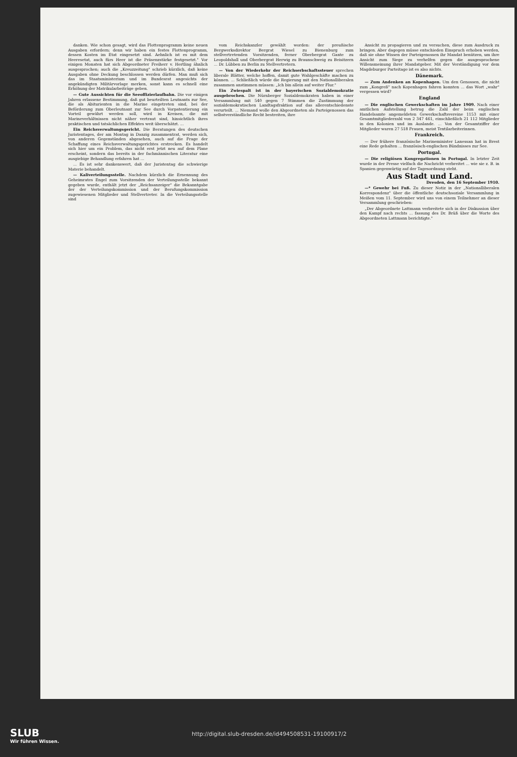danken. Wie schon gesagt, wird das Flottenprogramm keine neuen Ausgaben erfordern; denn wir haben ein festes Flottenprogramm, dessen Kosten im Etat eingesetzt sind. Aehnlich ist es mit dem Heeresetat, auch fürs Heer ist die Präsenzstärke festgesetzt." Vor einigen Monaten hat sich Abgeordneter Freiherr v. Hertling ähnlich ausgesprochen; auch die „Kreuzzeitung" schrieb kürzlich, daß keine Ausgaben ohne Deckung beschlossen werden dürfen. Man muß sich das im Staatsministerium und im Bundesrat angesichts der angekündigten Militärvorlage merken, sonst kann es schnell eine Erhöhung der Matrikularbeiträge geben.
— Gute Aussichten für die Seeoffizierlaufbahn. Die vor einigen Jahren erlassene Bestimmung, daß gut beurteilten Leutnants zur See, die als Abiturienten in die Marine eingetreten sind, bei der Beförderung zum Oberleutnant zur See durch Vorpatentierung ein Vorteil gewährt werden soll, wird in Kreisen, die mit Marineverhältnissen nicht näher vertraut sind, hinsichtlich ihres praktischen und tatsächlichen Effektes weit überschätzt. ...
Ein Reichsverwaltungsgericht. Die Beratungen des deutschen Juristentages, der am Montag in Danzig zusammentrat, werden sich, von anderen Gegenständen abgesehen, auch auf die Frage der Schaffung eines Reichsverwaltungsgerichtes erstrecken. Es handelt sich hier um ein Problem, das nicht erst jetzt neu auf dem Plane erscheint, sondern das bereits in der fachmännischen Literatur eine ausgiebige Behandlung erfahren hat ...
... Es ist sehr dankenswert, daß der Juristentag die schwierige Materie behandelt.
— Kaliverteilungsstelle. Nachdem kürzlich die Ernennung des Geheimrates Engel zum Vorsitzenden der Verteilungsstelle bekannt gegeben wurde, enthält jetzt der „Reichsanzeiger" die Bekanntgabe der der Verteilungskommission und der Berufungskommission zugewiesenen Mitglieder und Stellvertreter. In die Verteilungsstelle sind
vom Reichskanzler gewählt worden: der preußische Bergwerksdirektor Bergrat Wiesel zu Bienenburg zum stellvertretenden Vorsitzenden, ferner Oberbergrat Gante zu Leopoldshall und Oberbergrat Herwig zu Braunschweig zu Beisitzern ... Dr. Lübben zu Berlin zu Stellvertretern.
— Von der Wiederkehr der Reichserbschaftssteuer sprechen liberale Blätter, welche hoffen, damit gute Wahlgeschäfte machen zu können. ... Schließlich würde die Regierung mit den Nationalliberalen zusammen anstimmen müssen: „Ich bin allein auf weiter Flur."
Ein Zwiespalt ist in der bayerischen Sozialdemokratie ausgebrochen. Die Nürnberger Sozialdemokraten haben in einer Versammlung mit 540 gegen 7 Stimmen die Zustimmung der sozialdemokratischen Landtagsfraktion auf das allerentschiedenste verurteilt. ... Niemand wolle den Abgeordneten als Parteigenossen das selbstverständliche Recht bestreiten, ihre
Ansicht zu propagieren und zu versuchen, diese zum Ausdruck zu bringen. Aber dagegen müsse entschieden Einspruch erhoben werden, daß sie ohne Wissen der Parteigenossen ihr Mandat benützen, um ihre Ansicht zum Siege zu verhelfen gegen die ausgesprochene Willensmeinung ihrer Mandatgeber. Mit der Verständigung vor dem Magdeburger Parteitage ist es also nichts.
Dänemark.
— Zum Andenken an Kopenhagen. Um den Genossen, die nicht zum „Kongreß" nach Kopenhagen fahren konnten ... das Wort „wahr" vergessen wird?
England
— Die englischen Gewerkschaften im Jahre 1909. Nach einer amtlichen Aufstellung betrug die Zahl der beim englischen Handelsamte angemeldeten Gewerkschaftsvereine 1153 mit einer Gesamtmitgliederzahl von 2 347 461, einschließlich 21 112 Mitglieder in den Kolonien und im Auslande. ... Von der Gesamtziffer der Mitglieder waren 27 518 Frauen, meist Textilarbeiterinnen.
Frankreich.
— Der frühere französische Marineminister Lanessan hat in Brest eine Rede gehalten ... französisch-englischen Bündnisses zur See.
Portugal.
— Die religiösen Kongregationen in Portugal. In letzter Zeit wurde in der Presse vielfach die Nachricht verbreitet ... wie sie z. B. in Spanien gegenwärtig auf der Tagesordnung steht.
Aus Stadt und Land.
Dresden, den 16 September 1910.
—* Gewehr bei Fuß. Zu dieser Notiz in der „Nationalliberalen Korrespondenz" über die öffentliche deutschsoziale Versammlung in Meißen vom 11. September wird uns von einem Teilnehmer an dieser Versammlung geschrieben:
„Der Abgeordnete Lattmann verbreitete sich in der Diskussion über den Kampf nach rechts ... fassung des Dr. Brüß über die Worte des Abgeordneten Lattmann berichtigte."
SLUB
Wir führen Wissen.
http://digital.slub-dresden.de/id494508531-19100917/2